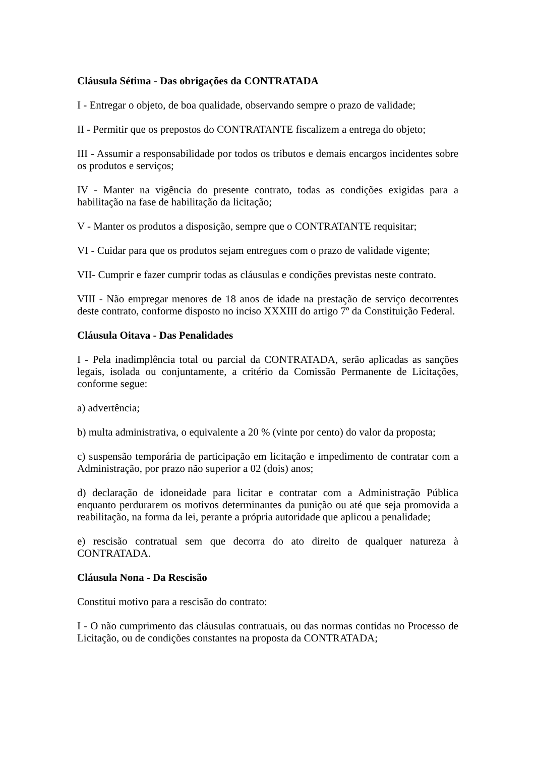Cláusula Sétima - Das obrigações da CONTRATADA
I - Entregar o objeto, de boa qualidade, observando sempre o prazo de validade;
II - Permitir que os prepostos do CONTRATANTE fiscalizem a entrega do objeto;
III - Assumir a responsabilidade por todos os tributos e demais encargos incidentes sobre os produtos e serviços;
IV - Manter na vigência do presente contrato, todas as condições exigidas para a habilitação na fase de habilitação da licitação;
V - Manter os produtos a disposição, sempre que o CONTRATANTE requisitar;
VI - Cuidar para que os produtos sejam entregues com o prazo de validade vigente;
VII- Cumprir e fazer cumprir todas as cláusulas e condições previstas neste contrato.
VIII - Não empregar menores de 18 anos de idade na prestação de serviço decorrentes deste contrato, conforme disposto no inciso XXXIII do artigo 7º da Constituição Federal.
Cláusula Oitava - Das Penalidades
I - Pela inadimplência total ou parcial da CONTRATADA, serão aplicadas as sanções legais, isolada ou conjuntamente, a critério da Comissão Permanente de Licitações, conforme segue:
a) advertência;
b) multa administrativa, o equivalente a 20 % (vinte por cento) do valor da proposta;
c) suspensão temporária de participação em licitação e impedimento de contratar com a Administração, por prazo não superior a 02 (dois) anos;
d) declaração de idoneidade para licitar e contratar com a Administração Pública enquanto perdurarem os motivos determinantes da punição ou até que seja promovida a reabilitação, na forma da lei, perante a própria autoridade que aplicou a penalidade;
e) rescisão contratual sem que decorra do ato direito de qualquer natureza à CONTRATADA.
Cláusula Nona - Da Rescisão
Constitui motivo para a rescisão do contrato:
I - O não cumprimento das cláusulas contratuais, ou das normas contidas no Processo de Licitação, ou de condições constantes na proposta da CONTRATADA;